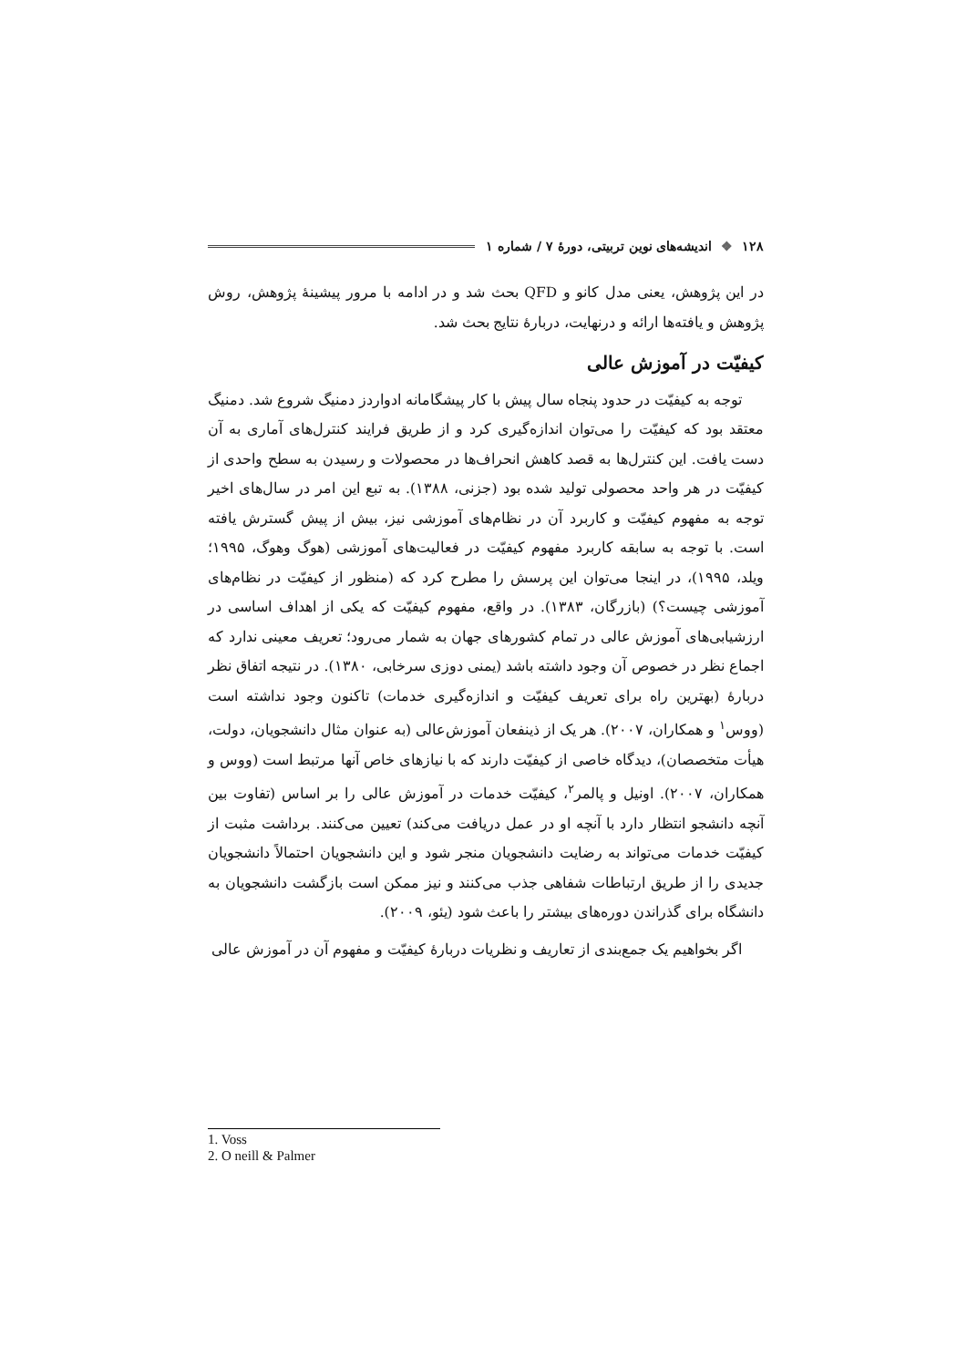۱۲۸ ❖ اندیشه‌های نوین تربیتی، دورهٔ ۷ / شماره ۱
در این پژوهش، یعنی مدل کانو و QFD بحث شد و در ادامه با مرور پیشینهٔ پژوهش، روش پژوهش و یافته‌ها ارائه و درنهایت، دربارهٔ نتایج بحث شد.
کیفیّت در آموزش عالی
توجه به کیفیّت در حدود پنجاه سال پیش با کار پیشگامانه ادواردز دمنیگ شروع شد. دمنیگ معتقد بود که کیفیّت را می‌توان اندازه‌گیری کرد و از طریق فرایند کنترل‌های آماری به آن دست یافت. این کنترل‌ها به قصد کاهش انحراف‌ها در محصولات و رسیدن به سطح واحدی از کیفیّت در هر واحد محصولی تولید شده بود (جزنی، ۱۳۸۸). به تبع این امر در سال‌های اخیر توجه به مفهوم کیفیّت و کاربرد آن در نظام‌های آموزشی نیز، بیش از پیش گسترش یافته است. با توجه به سابقه کاربرد مفهوم کیفیّت در فعالیت‌های آموزشی (هوگ وهوگ، ۱۹۹۵؛ ویلد، ۱۹۹۵)، در اینجا می‌توان این پرسش را مطرح کرد که (منظور از کیفیّت در نظام‌های آموزشی چیست؟) (بازرگان، ۱۳۸۳). در واقع، مفهوم کیفیّت که یکی از اهداف اساسی در ارزشیابی‌های آموزش عالی در تمام کشورهای جهان به شمار می‌رود؛ تعریف معینی ندارد که اجماع نظر در خصوص آن وجود داشته باشد (یمنی دوزی سرخابی، ۱۳۸۰). در نتیجه اتفاق نظر دربارهٔ (بهترین راه برای تعریف کیفیّت و اندازه‌گیری خدمات) تاکنون وجود نداشته است (ووس<sup>۱</sup> و همکاران، ۲۰۰۷). هر یک از ذینفعان آموزش‌عالی (به عنوان مثال دانشجویان، دولت، هیأت متخصصان)، دیدگاه خاصی از کیفیّت دارند که با نیازهای خاص آنها مرتبط است (ووس و همکاران، ۲۰۰۷). اونیل و پالمر<sup>۲</sup>، کیفیّت خدمات در آموزش عالی را بر اساس (تفاوت بین آنچه دانشجو انتظار دارد با آنچه او در عمل دریافت می‌کند) تعیین می‌کنند. برداشت مثبت از کیفیّت خدمات می‌تواند به رضایت دانشجویان منجر شود و این دانشجویان احتمالاً دانشجویان جدیدی را از طریق ارتباطات شفاهی جذب می‌کنند و نیز ممکن است بازگشت دانشجویان به دانشگاه برای گذراندن دوره‌های بیشتر را باعث شود (یئو، ۲۰۰۹).
اگر بخواهیم یک جمع‌بندی از تعاریف و نظریات دربارهٔ کیفیّت و مفهوم آن در آموزش عالی
1. Voss
2. O neill & Palmer